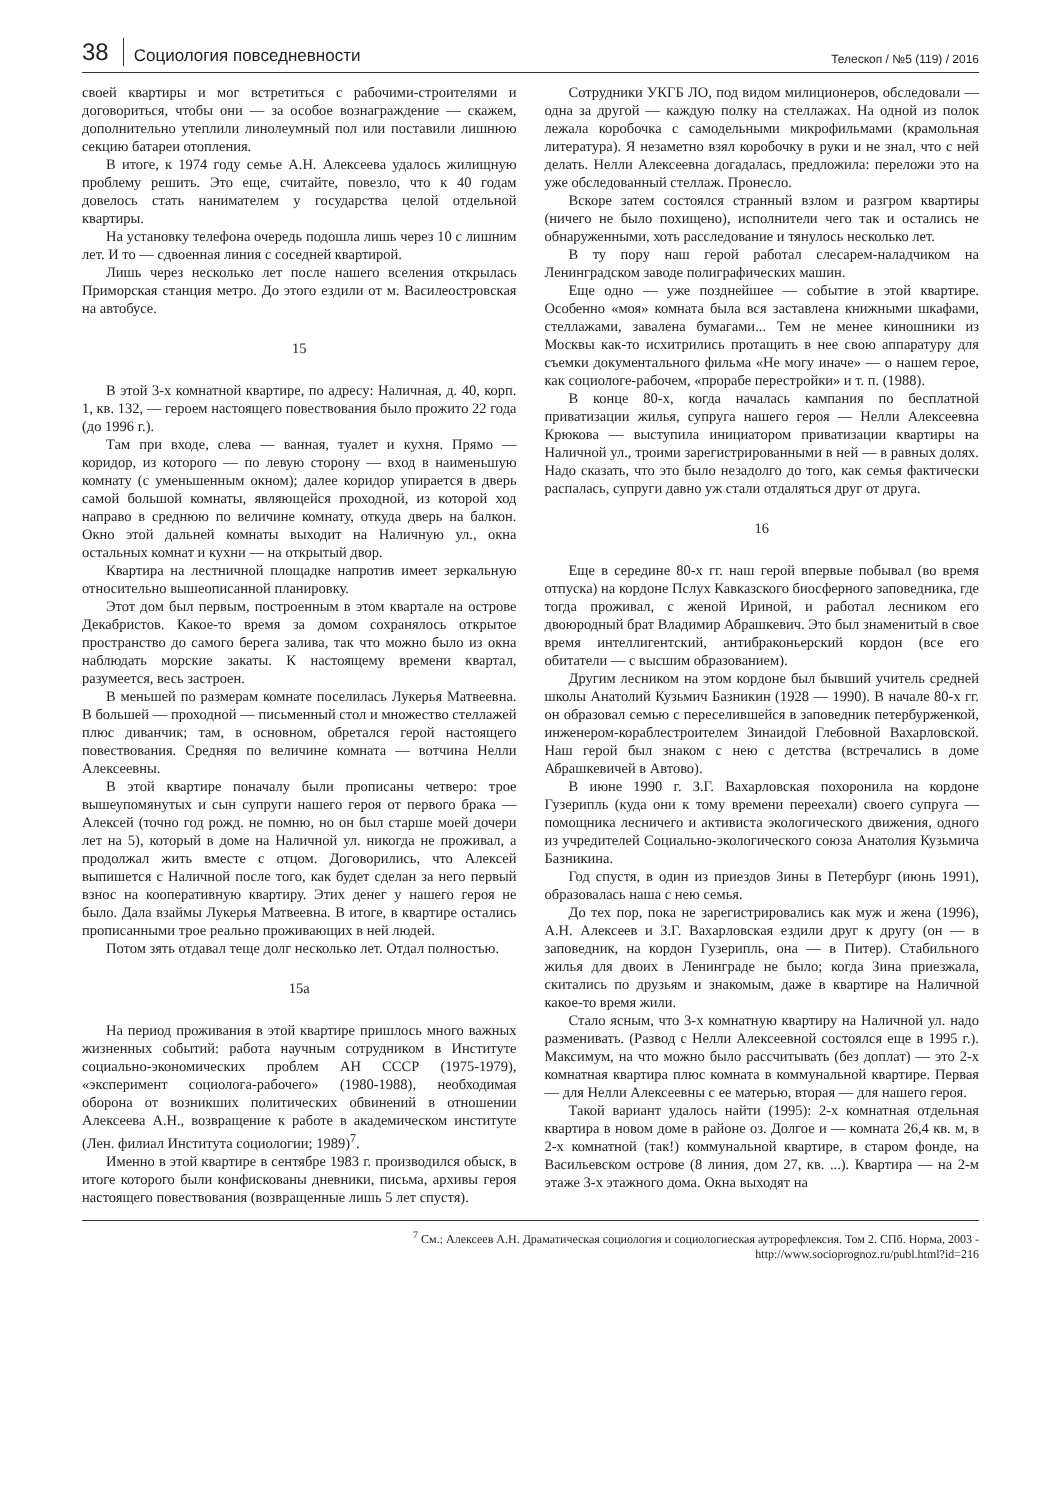38 Социология повседневности Телескоп / №5 (119) / 2016
своей квартиры и мог встретиться с рабочими-строителями и договориться, чтобы они — за особое вознаграждение — скажем, дополнительно утеплили линолеумный пол или поставили лишнюю секцию батареи отопления.
В итоге, к 1974 году семье А.Н. Алексеева удалось жилищную проблему решить. Это еще, считайте, повезло, что к 40 годам довелось стать нанимателем у государства целой отдельной квартиры.
На установку телефона очередь подошла лишь через 10 с лишним лет. И то — сдвоенная линия с соседней квартирой.
Лишь через несколько лет после нашего вселения открылась Приморская станция метро. До этого ездили от м. Василеостровская на автобусе.
15
В этой 3-х комнатной квартире, по адресу: Наличная, д. 40, корп. 1, кв. 132, — героем настоящего повествования было прожито 22 года (до 1996 г.).
Там при входе, слева — ванная, туалет и кухня. Прямо — коридор, из которого — по левую сторону — вход в наименьшую комнату (с уменьшенным окном); далее коридор упирается в дверь самой большой комнаты, являющейся проходной, из которой ход направо в среднюю по величине комнату, откуда дверь на балкон. Окно этой дальней комнаты выходит на Наличную ул., окна остальных комнат и кухни — на открытый двор.
Квартира на лестничной площадке напротив имеет зеркальную относительно вышеописанной планировку.
Этот дом был первым, построенным в этом квартале на острове Декабристов. Какое-то время за домом сохранялось открытое пространство до самого берега залива, так что можно было из окна наблюдать морские закаты. К настоящему времени квартал, разумеется, весь застроен.
В меньшей по размерам комнате поселилась Лукерья Матвеевна. В большей — проходной — письменный стол и множество стеллажей плюс диванчик; там, в основном, обретался герой настоящего повествования. Средняя по величине комната — вотчина Нелли Алексеевны.
В этой квартире поначалу были прописаны четверо: трое вышеупомянутых и сын супруги нашего героя от первого брака — Алексей (точно год рожд. не помню, но он был старше моей дочери лет на 5), который в доме на Наличной ул. никогда не проживал, а продолжал жить вместе с отцом. Договорились, что Алексей выпишется с Наличной после того, как будет сделан за него первый взнос на кооперативную квартиру. Этих денег у нашего героя не было. Дала взаймы Лукерья Матвеевна. В итоге, в квартире остались прописанными трое реально проживающих в ней людей.
Потом зять отдавал теще долг несколько лет. Отдал полностью.
15а
На период проживания в этой квартире пришлось много важных жизненных событий: работа научным сотрудником в Институте социально-экономических проблем АН СССР (1975-1979), «эксперимент социолога-рабочего» (1980-1988), необходимая оборона от возникших политических обвинений в отношении Алексеева А.Н., возвращение к работе в академическом институте (Лен. филиал Института социологии; 1989)<sup>7</sup>.
Именно в этой квартире в сентябре 1983 г. производился обыск, в итоге которого были конфискованы дневники, письма, архивы героя настоящего повествования (возвращенные лишь 5 лет спустя).
Сотрудники УКГБ ЛО, под видом милиционеров, обследовали — одна за другой — каждую полку на стеллажах. На одной из полок лежала коробочка с самодельными микрофильмами (крамольная литература). Я незаметно взял коробочку в руки и не знал, что с ней делать. Нелли Алексеевна догадалась, предложила: переложи это на уже обследованный стеллаж. Пронесло.
Вскоре затем состоялся странный взлом и разгром квартиры (ничего не было похищено), исполнители чего так и остались не обнаруженными, хоть расследование и тянулось несколько лет.
В ту пору наш герой работал слесарем-наладчиком на Ленинградском заводе полиграфических машин.
Еще одно — уже позднейшее — событие в этой квартире. Особенно «моя» комната была вся заставлена книжными шкафами, стеллажами, завалена бумагами... Тем не менее киношники из Москвы как-то исхитрились протащить в нее свою аппаратуру для съемки документального фильма «Не могу иначе» — о нашем герое, как социологе-рабочем, «прорабе перестройки» и т. п. (1988).
В конце 80-х, когда началась кампания по бесплатной приватизации жилья, супруга нашего героя — Нелли Алексеевна Крюкова — выступила инициатором приватизации квартиры на Наличной ул., троими зарегистрированными в ней — в равных долях. Надо сказать, что это было незадолго до того, как семья фактически распалась, супруги давно уж стали отдаляться друг от друга.
16
Еще в середине 80-х гг. наш герой впервые побывал (во время отпуска) на кордоне Пслух Кавказского биосферного заповедника, где тогда проживал, с женой Ириной, и работал лесником его двоюродный брат Владимир Абрашкевич. Это был знаменитый в свое время интеллигентский, антибраконьерский кордон (все его обитатели — с высшим образованием).
Другим лесником на этом кордоне был бывший учитель средней школы Анатолий Кузьмич Базникин (1928 — 1990). В начале 80-х гг. он образовал семью с переселившейся в заповедник петербурженкой, инженером-кораблестроителем Зинаидой Глебовной Вахарловской. Наш герой был знаком с нею с детства (встречались в доме Абрашкевичей в Автово).
В июне 1990 г. З.Г. Вахарловская похоронила на кордоне Гузерипль (куда они к тому времени переехали) своего супруга — помощника лесничего и активиста экологического движения, одного из учредителей Социально-экологического союза Анатолия Кузьмича Базникина.
Год спустя, в один из приездов Зины в Петербург (июнь 1991), образовалась наша с нею семья.
До тех пор, пока не зарегистрировались как муж и жена (1996), А.Н. Алексеев и З.Г. Вахарловская ездили друг к другу (он — в заповедник, на кордон Гузерипль, она — в Питер). Стабильного жилья для двоих в Ленинграде не было; когда Зина приезжала, скитались по друзьям и знакомым, даже в квартире на Наличной какое-то время жили.
Стало ясным, что 3-х комнатную квартиру на Наличной ул. надо разменивать. (Развод с Нелли Алексеевной состоялся еще в 1995 г.). Максимум, на что можно было рассчитывать (без доплат) — это 2-х комнатная квартира плюс комната в коммунальной квартире. Первая — для Нелли Алексеевны с ее матерью, вторая — для нашего героя.
Такой вариант удалось найти (1995): 2-х комнатная отдельная квартира в новом доме в районе оз. Долгое и — комната 26,4 кв. м, в 2-х комнатной (так!) коммунальной квартире, в старом фонде, на Васильевском острове (8 линия, дом 27, кв. ...). Квартира — на 2-м этаже 3-х этажного дома. Окна выходят на
<sup>7</sup> См.: Алексеев А.Н. Драматическая социология и социологиеская аутрорефлексия. Том 2. СПб. Норма, 2003 -
http://www.socioprognoz.ru/publ.html?id=216